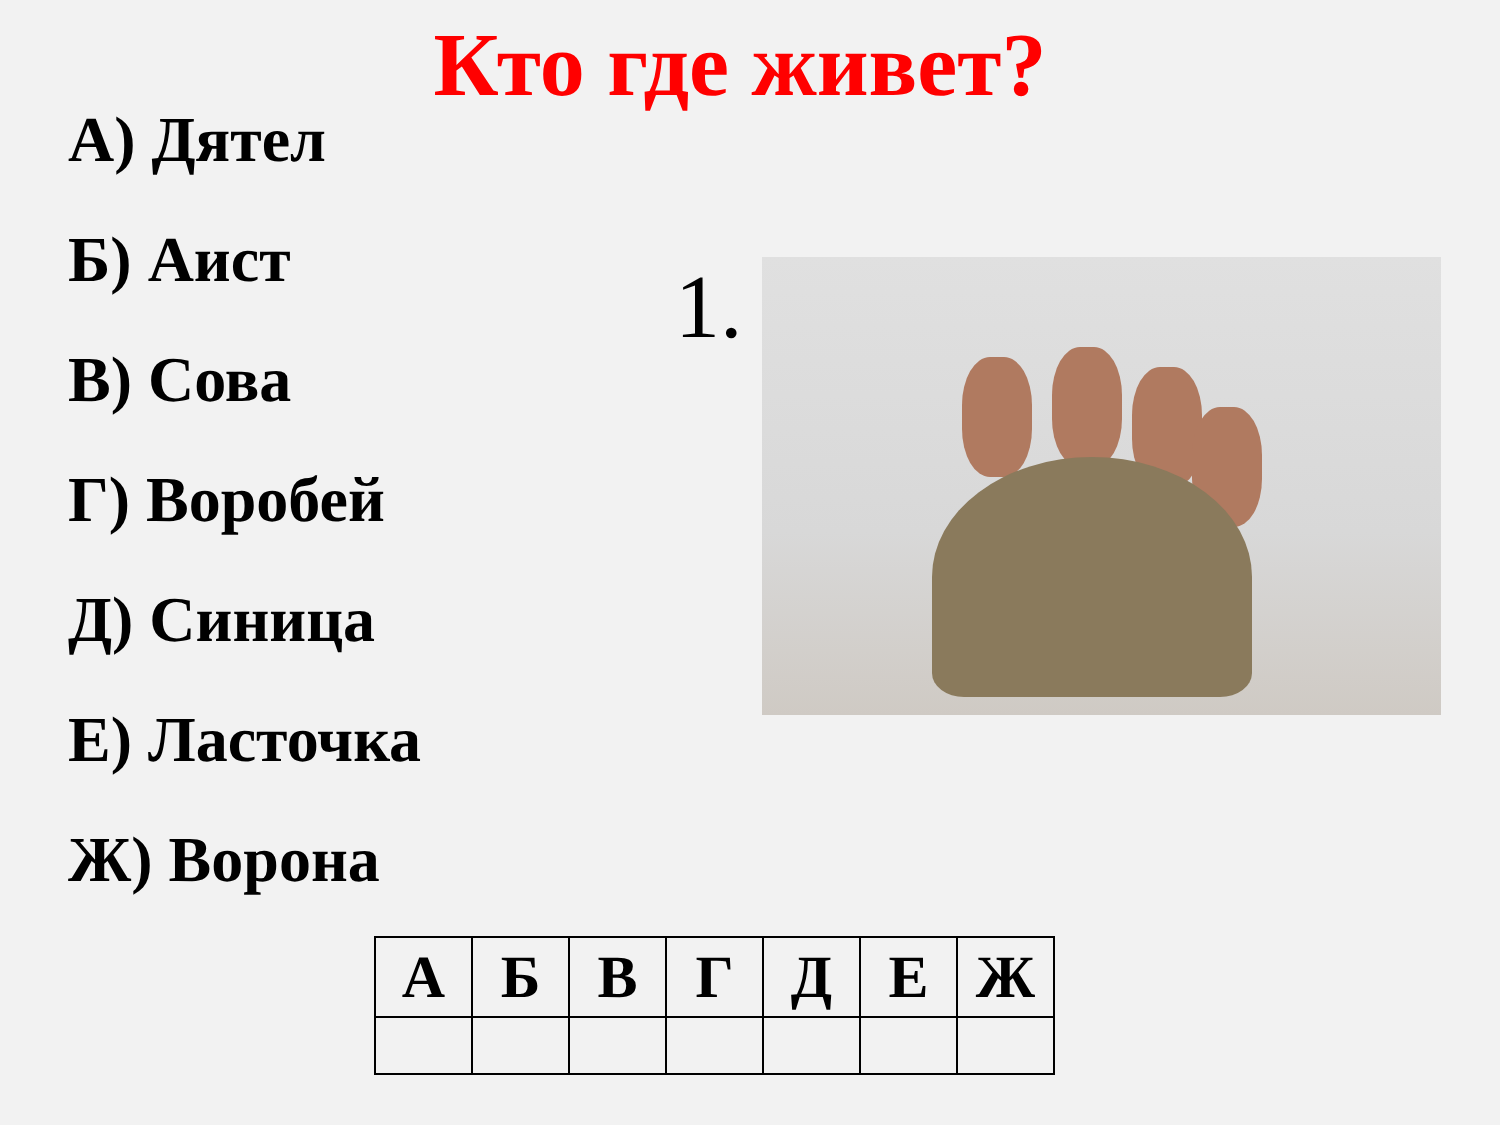Кто где живет?
А) Дятел
Б) Аист
В) Сова
Г) Воробей
Д) Синица
Е) Ласточка
Ж) Ворона
1.
| А | Б | В | Г | Д | Е | Ж |
| --- | --- | --- | --- | --- | --- | --- |